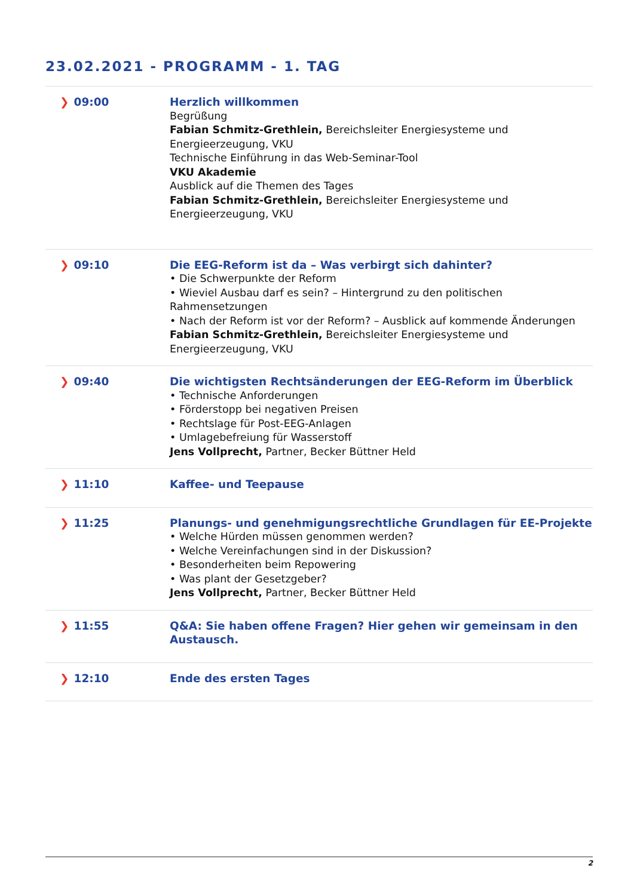23.02.2021 - PROGRAMM - 1. TAG
| ❯ 09:00 | Herzlich willkommen Begrüßung Fabian Schmitz-Grethlein, Bereichsleiter Energiesysteme und Energieerzeugung, VKU Technische Einführung in das Web-Seminar-Tool VKU Akademie Ausblick auf die Themen des Tages Fabian Schmitz-Grethlein, Bereichsleiter Energiesysteme und Energieerzeugung, VKU |
| ❯ 09:10 | Die EEG-Reform ist da – Was verbirgt sich dahinter? • Die Schwerpunkte der Reform • Wieviel Ausbau darf es sein? – Hintergrund zu den politischen Rahmensetzungen • Nach der Reform ist vor der Reform? – Ausblick auf kommende Änderungen Fabian Schmitz-Grethlein, Bereichsleiter Energiesysteme und Energieerzeugung, VKU |
| ❯ 09:40 | Die wichtigsten Rechtsänderungen der EEG-Reform im Überblick • Technische Anforderungen • Förderstopp bei negativen Preisen • Rechtslage für Post-EEG-Anlagen • Umlagebefreiung für Wasserstoff Jens Vollprecht, Partner, Becker Büttner Held |
| ❯ 11:10 | Kaffee- und Teepause |
| ❯ 11:25 | Planungs- und genehmigungsrechtliche Grundlagen für EE-Projekte • Welche Hürden müssen genommen werden? • Welche Vereinfachungen sind in der Diskussion? • Besonderheiten beim Repowering • Was plant der Gesetzgeber? Jens Vollprecht, Partner, Becker Büttner Held |
| ❯ 11:55 | Q&A: Sie haben offene Fragen? Hier gehen wir gemeinsam in den Austausch. |
| ❯ 12:10 | Ende des ersten Tages |
2